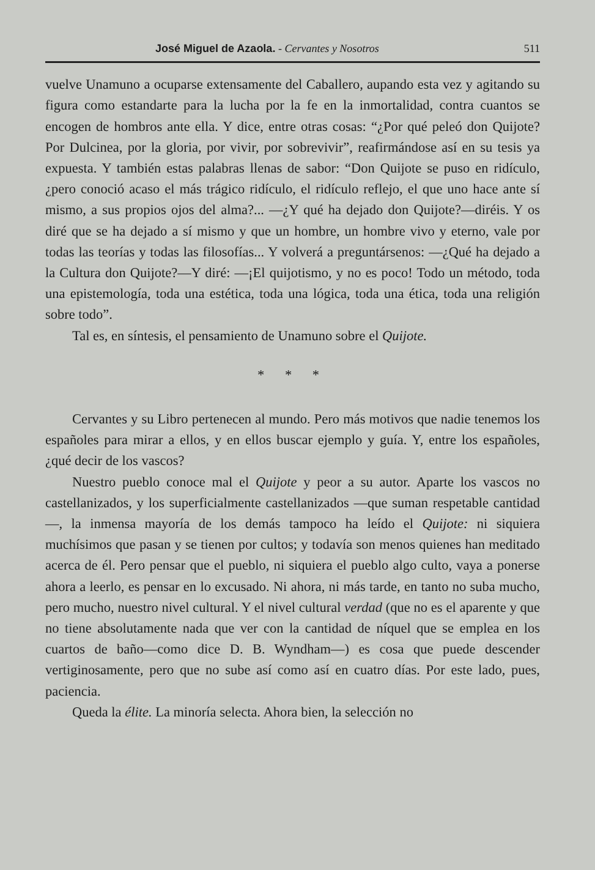José Miguel de Azaola. - Cervantes y Nosotros 511
vuelve Unamuno a ocuparse extensamente del Caballero, aupando esta vez y agitando su figura como estandarte para la lucha por la fe en la inmortalidad, contra cuantos se encogen de hombros ante ella. Y dice, entre otras cosas: “¿Por qué peleó don Quijote? Por Dulcinea, por la gloria, por vivir, por sobrevivir”, reafirmándose así en su tesis ya expuesta. Y también estas palabras llenas de sabor: “Don Quijote se puso en ridículo, ¿pero conoció acaso el más trágico ridículo, el ridículo reflejo, el que uno hace ante sí mismo, a sus propios ojos del alma?... —¿Y qué ha dejado don Quijote?—diréis. Y os diré que se ha dejado a sí mismo y que un hombre, un hombre vivo y eterno, vale por todas las teorías y todas las filosofías... Y volverá a preguntársenos: —¿Qué ha dejado a la Cultura don Quijote?—Y diré: —¡El quijotismo, y no es poco! Todo un método, toda una epistemología, toda una estética, toda una lógica, toda una ética, toda una religión sobre todo”.
Tal es, en síntesis, el pensamiento de Unamuno sobre el Quijote.
* * *
Cervantes y su Libro pertenecen al mundo. Pero más motivos que nadie tenemos los españoles para mirar a ellos, y en ellos buscar ejemplo y guía. Y, entre los españoles, ¿qué decir de los vascos?
Nuestro pueblo conoce mal el Quijote y peor a su autor. Aparte los vascos no castellanizados, y los superficialmente castellanizados —que suman respetable cantidad—, la inmensa mayoría de los demás tampoco ha leído el Quijote: ni siquiera muchísimos que pasan y se tienen por cultos; y todavía son menos quienes han meditado acerca de él. Pero pensar que el pueblo, ni siquiera el pueblo algo culto, vaya a ponerse ahora a leerlo, es pensar en lo excusado. Ni ahora, ni más tarde, en tanto no suba mucho, pero mucho, nuestro nivel cultural. Y el nivel cultural verdad (que no es el aparente y que no tiene absolutamente nada que ver con la cantidad de níquel que se emplea en los cuartos de baño—como dice D. B. Wyndham—) es cosa que puede descender vertiginosamente, pero que no sube así como así en cuatro días. Por este lado, pues, paciencia.
Queda la élite. La minoría selecta. Ahora bien, la selección no